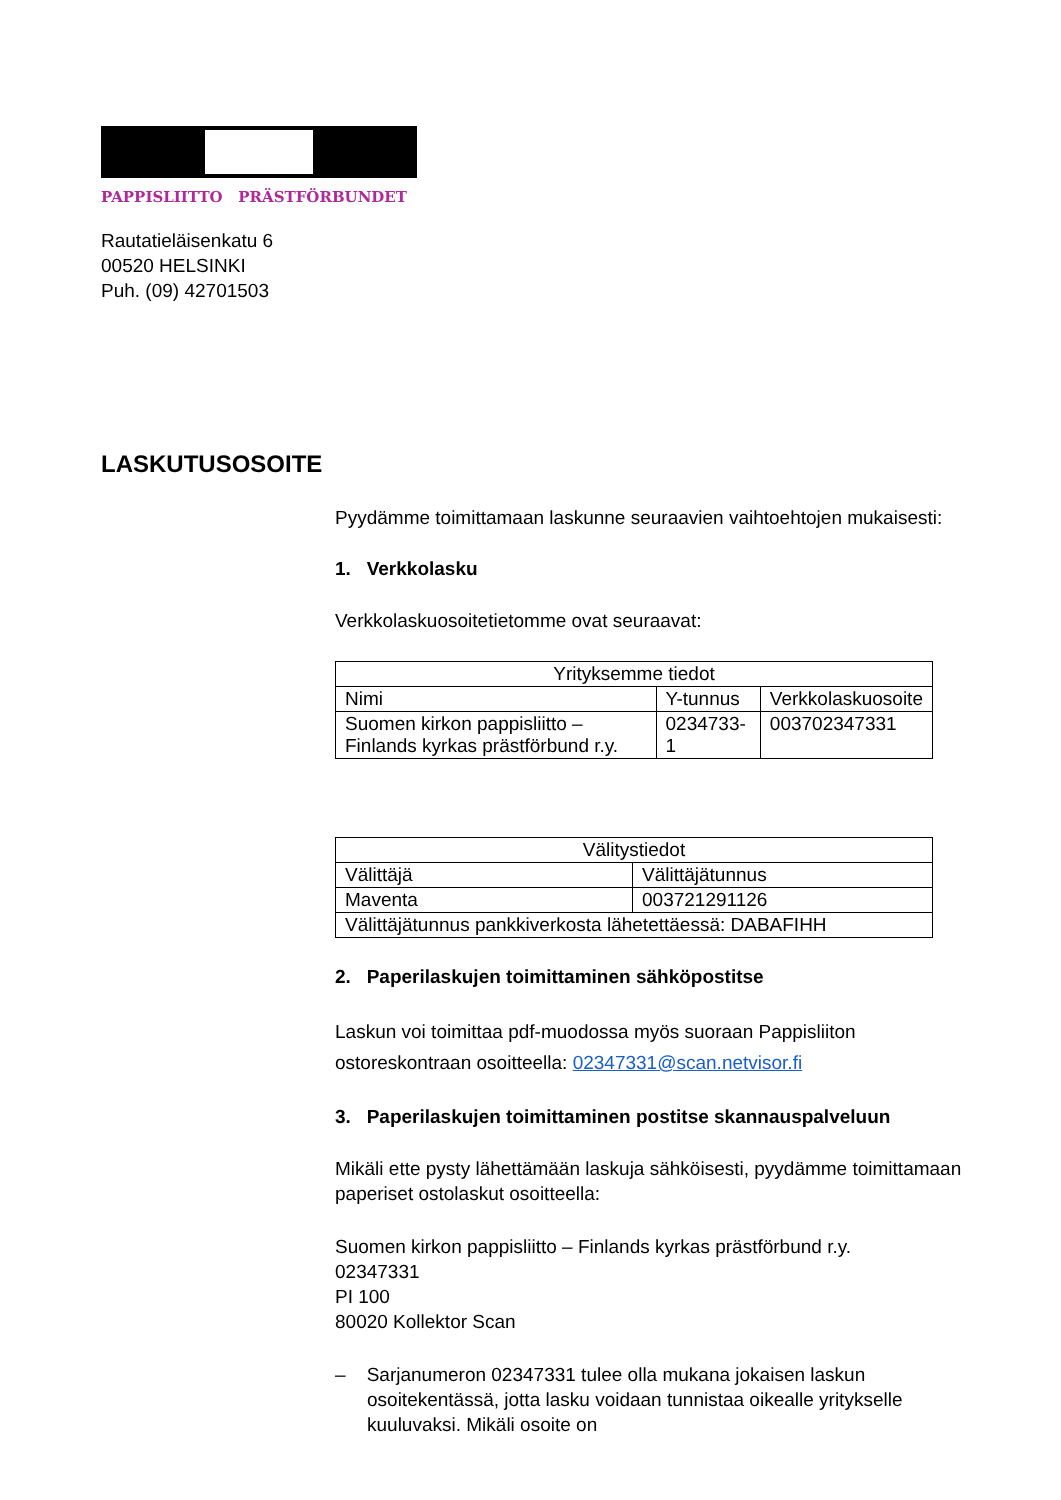PAPPISLIITTO PRÄSTFÖRBUNDET
Rautatieläisenkatu 6
00520 HELSINKI
Puh. (09) 42701503
LASKUTUSOSOITE
Pyydämme toimittamaan laskunne seuraavien vaihtoehtojen mukaisesti:
1. Verkkolasku
Verkkolaskuosoitetietomme ovat seuraavat:
| Yrityksemme tiedot | | |
| Nimi | Y-tunnus | Verkkolaskuosoite |
| Suomen kirkon pappisliitto – Finlands kyrkas prästförbund r.y. | 0234733-1 | 003702347331 |
| Välitystiedot | |
| Välittäjä | Välittäjätunnus |
| Maventa | 003721291126 |
| Välittäjätunnus pankkiverkosta lähetettäessä: DABAFIHH | |
2. Paperilaskujen toimittaminen sähköpostitse
Laskun voi toimittaa pdf-muodossa myös suoraan Pappisliiton ostoreskontraan osoitteella: 02347331@scan.netvisor.fi
3. Paperilaskujen toimittaminen postitse skannauspalveluun
Mikäli ette pysty lähettämään laskuja sähköisesti, pyydämme toimittamaan paperiset ostolaskut osoitteella:
Suomen kirkon pappisliitto – Finlands kyrkas prästförbund r.y.
02347331
PI 100
80020 Kollektor Scan
– Sarjanumeron 02347331 tulee olla mukana jokaisen laskun osoitekentässä, jotta lasku voidaan tunnistaa oikealle yritykselle kuuluvaksi. Mikäli osoite on